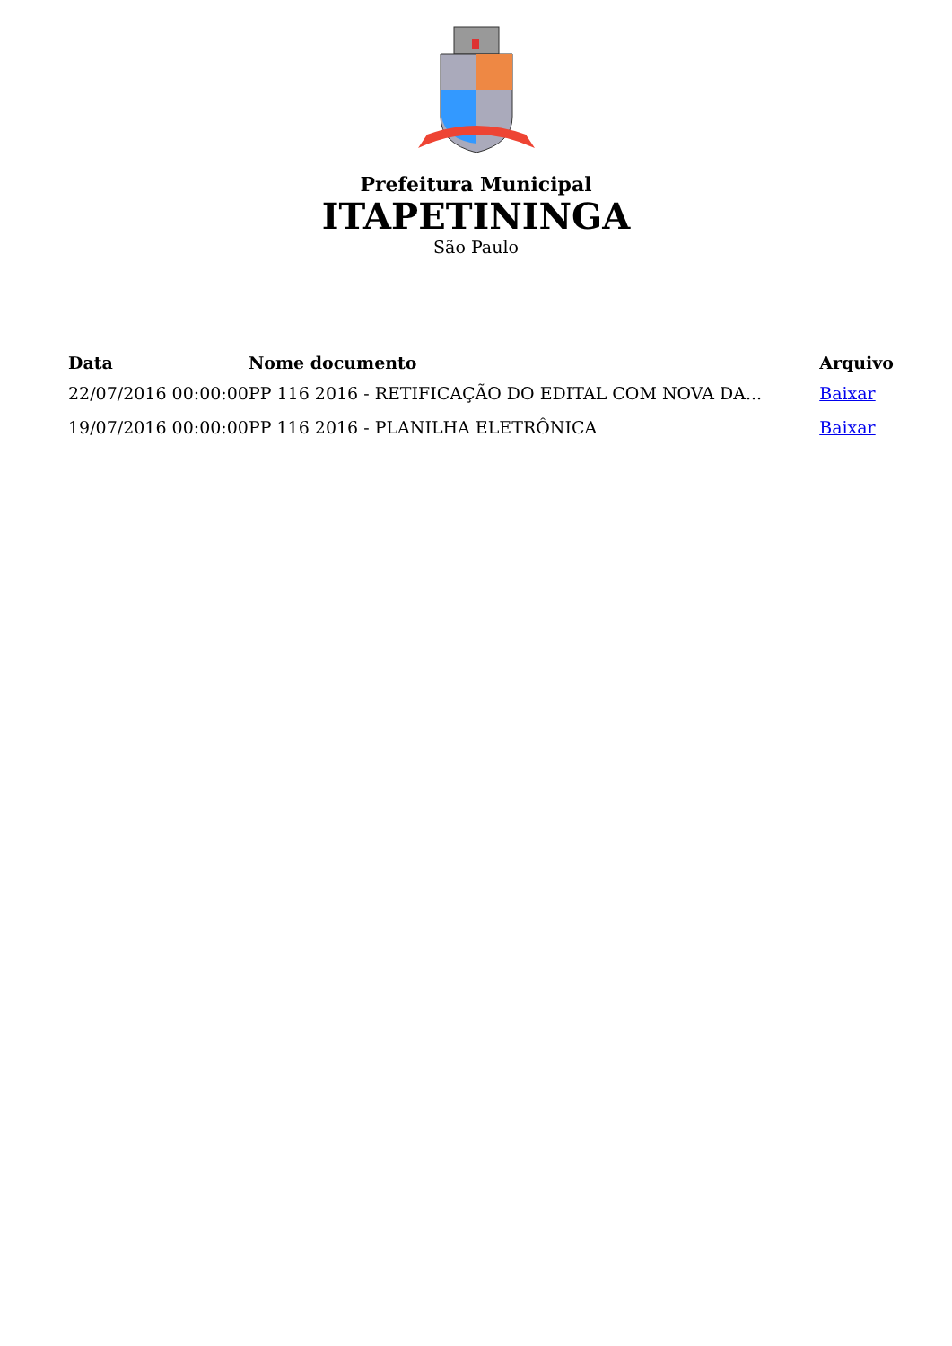Prefeitura Municipal
ITAPETININGA
São Paulo
| Data | Nome documento | Arquivo |
| --- | --- | --- |
| 22/07/2016 00:00:00 | PP 116 2016 - RETIFICAÇÃO DO EDITAL COM NOVA DA... | Baixar |
| 19/07/2016 00:00:00 | PP 116 2016 - PLANILHA ELETRÔNICA | Baixar |